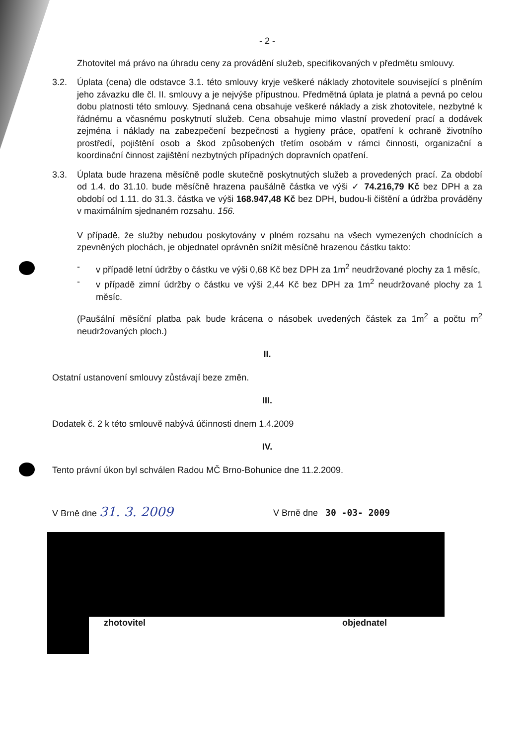- 2 -
Zhotovitel má právo na úhradu ceny za provádění služeb, specifikovaných v předmětu smlouvy.
3.2. Úplata (cena) dle odstavce 3.1. této smlouvy kryje veškeré náklady zhotovitele související s plněním jeho závazku dle čl. II. smlouvy a je nejvýše přípustnou. Předmětná úplata je platná a pevná po celou dobu platnosti této smlouvy. Sjednaná cena obsahuje veškeré náklady a zisk zhotovitele, nezbytné k řádnému a včasnému poskytnutí služeb. Cena obsahuje mimo vlastní provedení prací a dodávek zejména i náklady na zabezpečení bezpečnosti a hygieny práce, opatření k ochraně životního prostředí, pojištění osob a škod způsobených třetím osobám v rámci činnosti, organizační a koordinační činnost zajištění nezbytných případných dopravních opatření.
3.3. Úplata bude hrazena měsíčně podle skutečně poskytnutých služeb a provedených prací. Za období od 1.4. do 31.10. bude měsíčně hrazena paušálně částka ve výši ✓ 74.216,79 Kč bez DPH a za období od 1.11. do 31.3. částka ve výši 168.947,48 Kč bez DPH, budou-li čištění a údržba prováděny v maximálním sjednaném rozsahu. 156.
V případě, že služby nebudou poskytovány v plném rozsahu na všech vymezených chodnících a zpevněných plochách, je objednatel oprávněn snížit měsíčně hrazenou částku takto:
- v případě letní údržby o částku ve výši 0,68 Kč bez DPH za 1m<sup>2</sup> neudržované plochy za 1 měsíc,
- v případě zimní údržby o částku ve výši 2,44 Kč bez DPH za 1m<sup>2</sup> neudržované plochy za 1 měsíc.
(Paušální měsíční platba pak bude krácena o násobek uvedených částek za 1m<sup>2</sup> a počtu m<sup>2</sup> neudržovaných ploch.)
II.
Ostatní ustanovení smlouvy zůstávají beze změn.
III.
Dodatek č. 2 k této smlouvě nabývá účinnosti dnem 1.4.2009
IV.
Tento právní úkon byl schválen Radou MČ Brno-Bohunice dne 11.2.2009.
V Brně dne 31. 3. 2009
V Brně dne 30 -03- 2009
zhotovitel objednatel